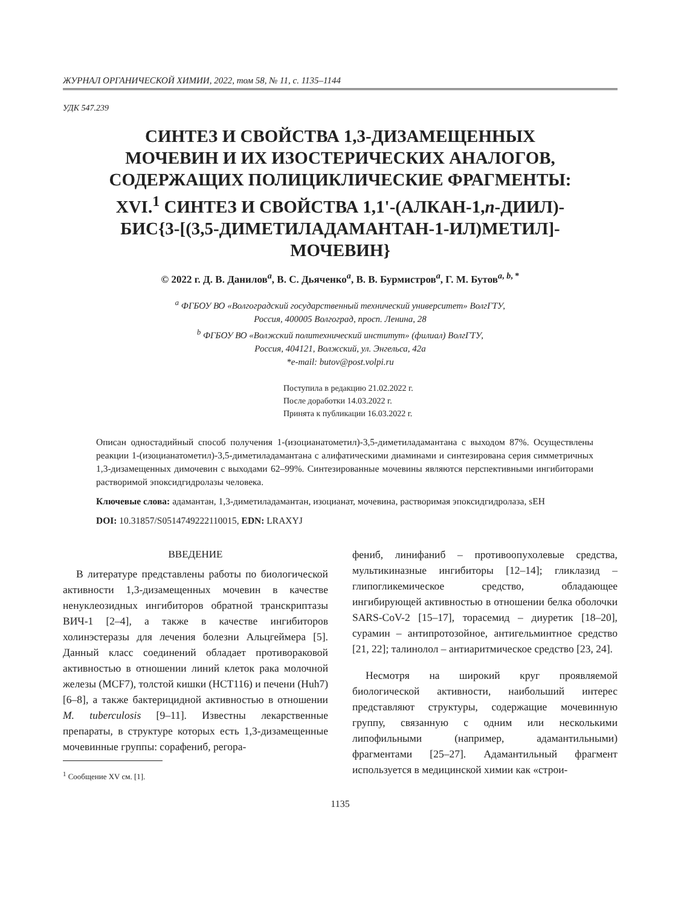ЖУРНАЛ ОРГАНИЧЕСКОЙ ХИМИИ, 2022, том 58, № 11, с. 1135–1144
УДК 547.239
СИНТЕЗ И СВОЙСТВА 1,3-ДИЗАМЕЩЕННЫХ
МОЧЕВИН И ИХ ИЗОСТЕРИЧЕСКИХ АНАЛОГОВ,
СОДЕРЖАЩИХ ПОЛИЦИКЛИЧЕСКИЕ ФРАГМЕНТЫ:
XVI.<sup>1</sup> СИНТЕЗ И СВОЙСТВА 1,1'-(АЛКАН-1,n-ДИИЛ)-
БИС{3-[(3,5-ДИМЕТИЛАДАМАНТАН-1-ИЛ)МЕТИЛ]-
МОЧЕВИН}
© 2022 г. Д. В. Данилов<sup>a</sup>, В. С. Дьяченко<sup>a</sup>, В. В. Бурмистров<sup>a</sup>, Г. М. Бутов<sup>a, b, *</sup>
<sup>a</sup> ФГБОУ ВО «Волгоградский государственный технический университет» ВолгГТУ,
Россия, 400005 Волгоград, просп. Ленина, 28
<sup>b</sup> ФГБОУ ВО «Волжский политехнический институт» (филиал) ВолгГТУ,
Россия, 404121, Волжский, ул. Энгельса, 42а
*e-mail: butov@post.volpi.ru
Поступила в редакцию 21.02.2022 г.
После доработки 14.03.2022 г.
Принята к публикации 16.03.2022 г.
Описан одностадийный способ получения 1-(изоцианатометил)-3,5-диметиладамантана с выходом 87%. Осуществлены реакции 1-(изоцианатометил)-3,5-диметиладамантана с алифатическими диаминами и синтезирована серия симметричных 1,3-дизамещенных димочевин с выходами 62–99%. Синтезированные мочевины являются перспективными ингибиторами растворимой эпоксидгидролазы человека.
Ключевые слова: адамантан, 1,3-диметиладамантан, изоцианат, мочевина, растворимая эпоксидгидролаза, sEH
DOI: 10.31857/S0514749222110015, EDN: LRAXYJ
ВВЕДЕНИЕ
В литературе представлены работы по биологической активности 1,3-дизамещенных мочевин в качестве ненуклеозидных ингибиторов обратной транскриптазы ВИЧ-1 [2–4], а также в качестве ингибиторов холинэстеразы для лечения болезни Альцгеймера [5]. Данный класс соединений обладает противораковой активностью в отношении линий клеток рака молочной железы (MCF7), толстой кишки (HCT116) и печени (Huh7) [6–8], а также бактерицидной активностью в отношении M. tuberculosis [9–11]. Известны лекарственные препараты, в структуре которых есть 1,3-дизамещенные мочевинные группы: сорафениб, регора-
<sup>1</sup> Сообщение XV см. [1].
фениб, линифаниб – противоопухолевые средства, мультикиназные ингибиторы [12–14]; гликлазид – глипогликемическое средство, обладающее ингибирующей активностью в отношении белка оболочки SARS-CoV-2 [15–17], торасемид – диуретик [18–20], сурамин – антипротозойное, антигельминтное средство [21, 22]; талинолол – антиаритмическое средство [23, 24].
Несмотря на широкий круг проявляемой биологической активности, наибольший интерес представляют структуры, содержащие мочевинную группу, связанную с одним или несколькими липофильными (например, адамантильными) фрагментами [25–27]. Адамантильный фрагмент используется в медицинской химии как «строи-
1135